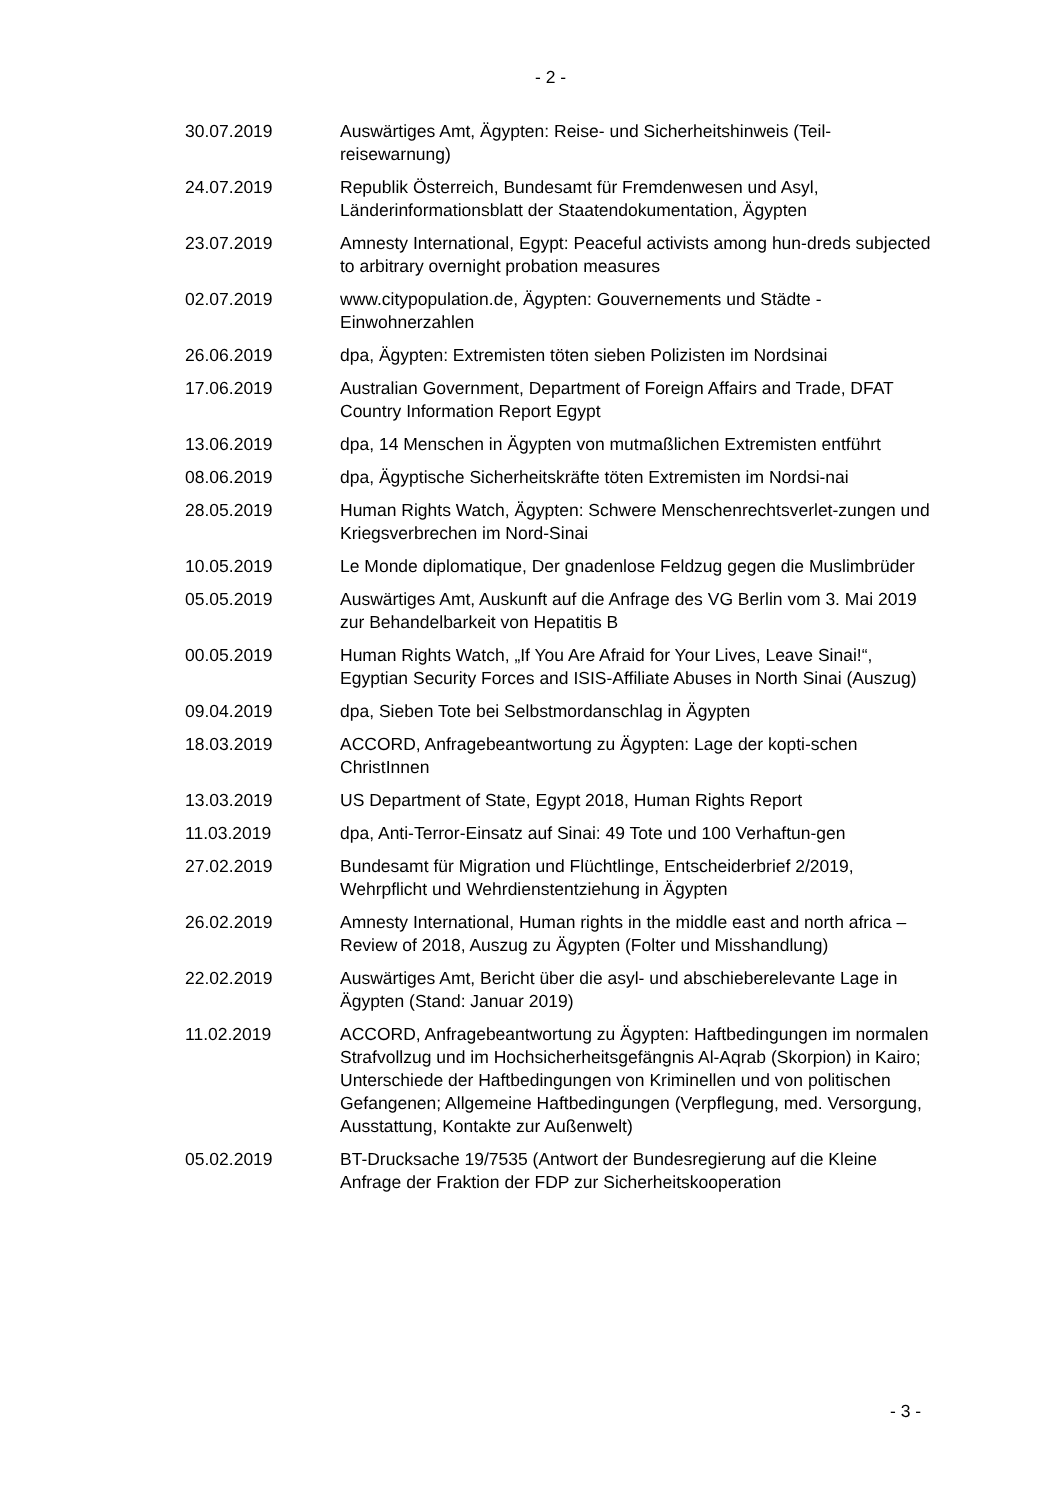- 2 -
30.07.2019 Auswärtiges Amt, Ägypten: Reise- und Sicherheitshinweis (Teil-reisewarnung)
24.07.2019 Republik Österreich, Bundesamt für Fremdenwesen und Asyl, Länderinformationsblatt der Staatendokumentation, Ägypten
23.07.2019 Amnesty International, Egypt: Peaceful activists among hun-dreds subjected to arbitrary overnight probation measures
02.07.2019 www.citypopulation.de, Ägypten: Gouvernements und Städte - Einwohnerzahlen
26.06.2019 dpa, Ägypten: Extremisten töten sieben Polizisten im Nordsinai
17.06.2019 Australian Government, Department of Foreign Affairs and Trade, DFAT Country Information Report Egypt
13.06.2019 dpa, 14 Menschen in Ägypten von mutmaßlichen Extremisten entführt
08.06.2019 dpa, Ägyptische Sicherheitskräfte töten Extremisten im Nordsi-nai
28.05.2019 Human Rights Watch, Ägypten: Schwere Menschenrechtsverlet-zungen und Kriegsverbrechen im Nord-Sinai
10.05.2019 Le Monde diplomatique, Der gnadenlose Feldzug gegen die Muslimbrüder
05.05.2019 Auswärtiges Amt, Auskunft auf die Anfrage des VG Berlin vom 3. Mai 2019 zur Behandelbarkeit von Hepatitis B
00.05.2019 Human Rights Watch, „If You Are Afraid for Your Lives, Leave Sinai!“, Egyptian Security Forces and ISIS-Affiliate Abuses in North Sinai (Auszug)
09.04.2019 dpa, Sieben Tote bei Selbstmordanschlag in Ägypten
18.03.2019 ACCORD, Anfragebeantwortung zu Ägypten: Lage der kopti-schen ChristInnen
13.03.2019 US Department of State, Egypt 2018, Human Rights Report
11.03.2019 dpa, Anti-Terror-Einsatz auf Sinai: 49 Tote und 100 Verhaftun-gen
27.02.2019 Bundesamt für Migration und Flüchtlinge, Entscheiderbrief 2/2019, Wehrpflicht und Wehrdienstentziehung in Ägypten
26.02.2019 Amnesty International, Human rights in the middle east and north africa – Review of 2018, Auszug zu Ägypten (Folter und Misshandlung)
22.02.2019 Auswärtiges Amt, Bericht über die asyl- und abschieberelevante Lage in Ägypten (Stand: Januar 2019)
11.02.2019 ACCORD, Anfragebeantwortung zu Ägypten: Haftbedingungen im normalen Strafvollzug und im Hochsicherheitsgefängnis Al-Aqrab (Skorpion) in Kairo; Unterschiede der Haftbedingungen von Kriminellen und von politischen Gefangenen; Allgemeine Haftbedingungen (Verpflegung, med. Versorgung, Ausstattung, Kontakte zur Außenwelt)
05.02.2019 BT-Drucksache 19/7535 (Antwort der Bundesregierung auf die Kleine Anfrage der Fraktion der FDP zur Sicherheitskooperation
- 3 -